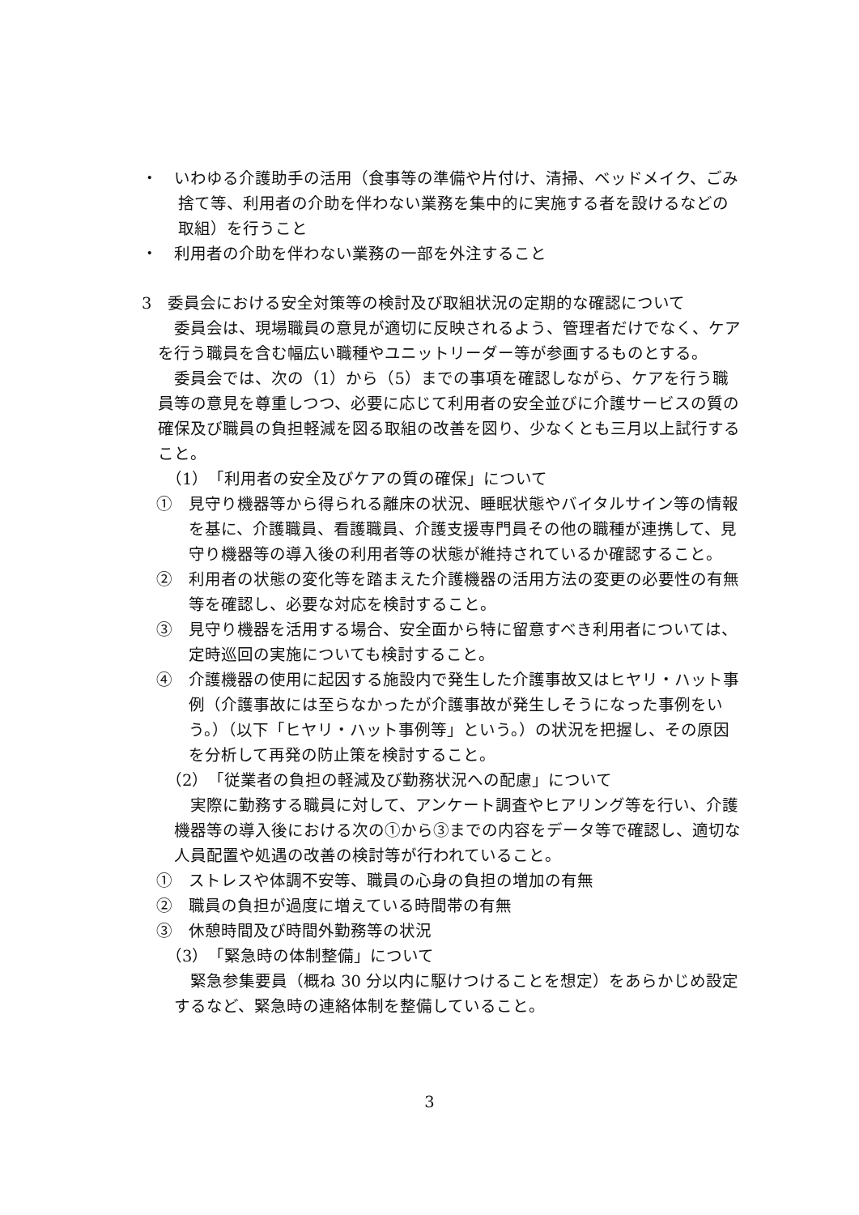・　いわゆる介護助手の活用（食事等の準備や片付け、清掃、ベッドメイク、ごみ捨て等、利用者の介助を伴わない業務を集中的に実施する者を設けるなどの取組）を行うこと
・　利用者の介助を伴わない業務の一部を外注すること
3　委員会における安全対策等の検討及び取組状況の定期的な確認について
委員会は、現場職員の意見が適切に反映されるよう、管理者だけでなく、ケアを行う職員を含む幅広い職種やユニットリーダー等が参画するものとする。
委員会では、次の（1）から（5）までの事項を確認しながら、ケアを行う職員等の意見を尊重しつつ、必要に応じて利用者の安全並びに介護サービスの質の確保及び職員の負担軽減を図る取組の改善を図り、少なくとも三月以上試行すること。
（1）　「利用者の安全及びケアの質の確保」について
①　見守り機器等から得られる離床の状況、睡眠状態やバイタルサイン等の情報を基に、介護職員、看護職員、介護支援専門員その他の職種が連携して、見守り機器等の導入後の利用者等の状態が維持されているか確認すること。
②　利用者の状態の変化等を踏まえた介護機器の活用方法の変更の必要性の有無等を確認し、必要な対応を検討すること。
③　見守り機器を活用する場合、安全面から特に留意すべき利用者については、定時巡回の実施についても検討すること。
④　介護機器の使用に起因する施設内で発生した介護事故又はヒヤリ・ハット事例（介護事故には至らなかったが介護事故が発生しそうになった事例をいう。）（以下「ヒヤリ・ハット事例等」という。）の状況を把握し、その原因を分析して再発の防止策を検討すること。
（2）　「従業者の負担の軽減及び勤務状況への配慮」について
実際に勤務する職員に対して、アンケート調査やヒアリング等を行い、介護機器等の導入後における次の①から③までの内容をデータ等で確認し、適切な人員配置や処遇の改善の検討等が行われていること。
①　ストレスや体調不安等、職員の心身の負担の増加の有無
②　職員の負担が過度に増えている時間帯の有無
③　休憩時間及び時間外勤務等の状況
（3）　「緊急時の体制整備」について
緊急参集要員（概ね 30 分以内に駆けつけることを想定）をあらかじめ設定するなど、緊急時の連絡体制を整備していること。
3